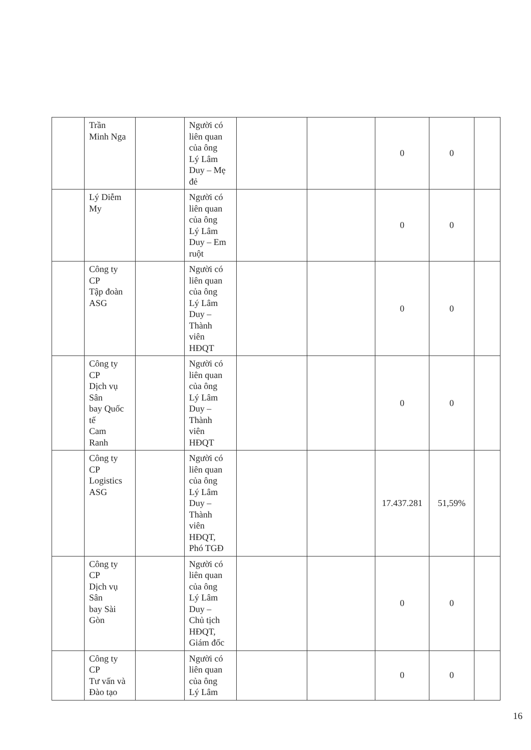| | Trần Minh Nga | | Người có liên quan của ông Lý Lâm Duy – Mẹ đẻ | | | 0 | 0 | |
| | Lý Diễm My | | Người có liên quan của ông Lý Lâm Duy – Em ruột | | | 0 | 0 | |
| | Công ty CP Tập đoàn ASG | | Người có liên quan của ông Lý Lâm Duy – Thành viên HĐQT | | | 0 | 0 | |
| | Công ty CP Dịch vụ Sân bay Quốc tế Cam Ranh | | Người có liên quan của ông Lý Lâm Duy – Thành viên HĐQT | | | 0 | 0 | |
| | Công ty CP Logistics ASG | | Người có liên quan của ông Lý Lâm Duy – Thành viên HĐQT, Phó TGĐ | | | 17.437.281 | 51,59% | |
| | Công ty CP Dịch vụ Sân bay Sài Gòn | | Người có liên quan của ông Lý Lâm Duy – Chủ tịch HĐQT, Giám đốc | | | 0 | 0 | |
| | Công ty CP Tư vấn và Đào tạo | | Người có liên quan của ông Lý Lâm | | | 0 | 0 | |
16